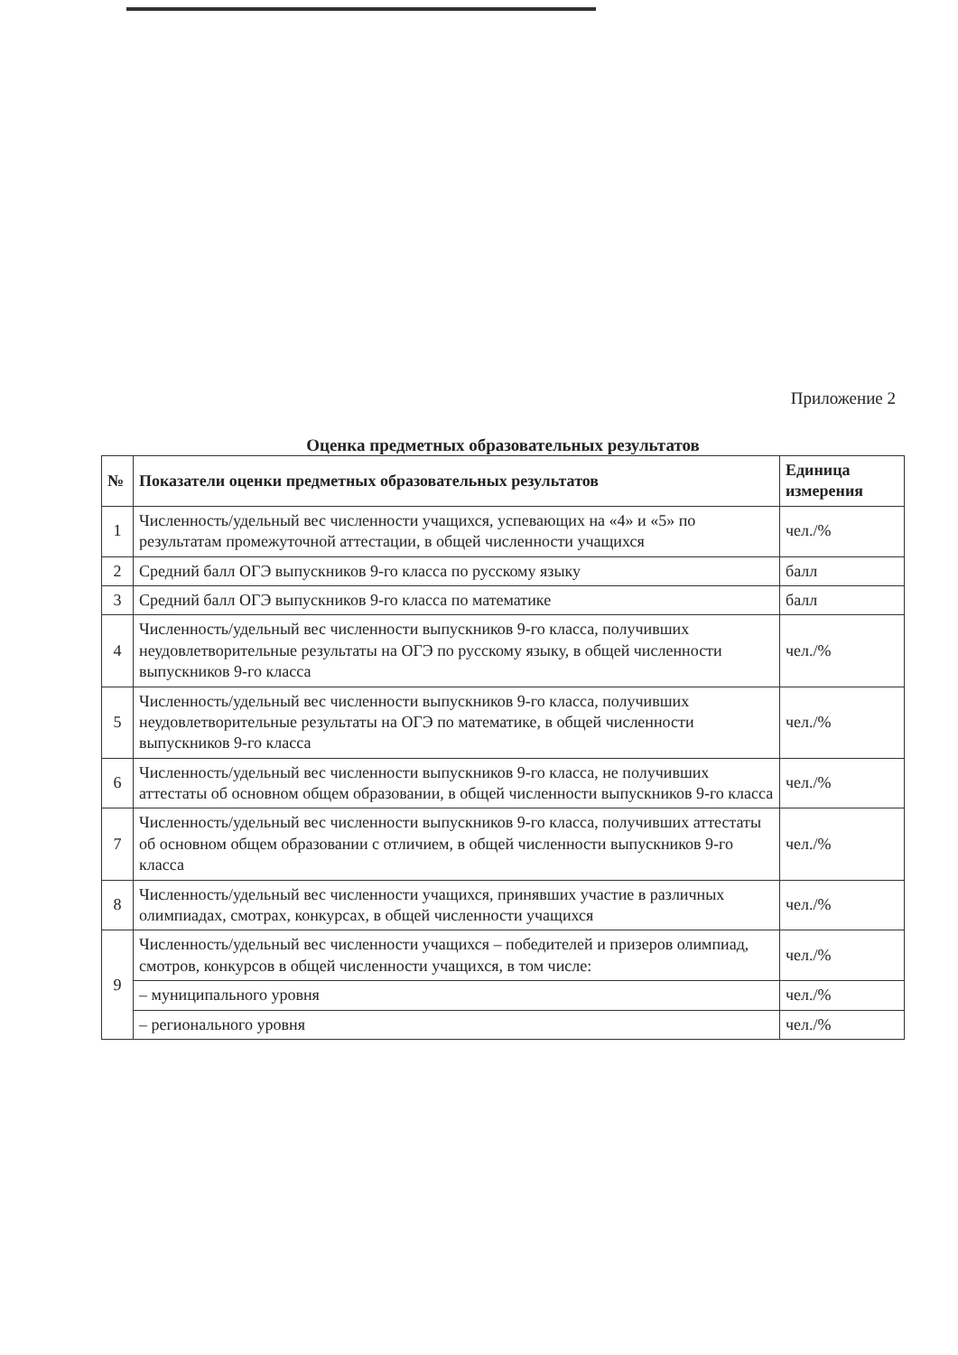Приложение 2
Оценка предметных образовательных результатов
| № | Показатели оценки предметных образовательных результатов | Единица измерения |
| --- | --- | --- |
| 1 | Численность/удельный вес численности учащихся, успевающих на «4» и «5» по результатам промежуточной аттестации, в общей численности учащихся | чел./% |
| 2 | Средний балл ОГЭ выпускников 9-го класса по русскому языку | балл |
| 3 | Средний балл ОГЭ выпускников 9-го класса по математике | балл |
| 4 | Численность/удельный вес численности выпускников 9-го класса, получивших неудовлетворительные результаты на ОГЭ по русскому языку, в общей численности выпускников 9-го класса | чел./% |
| 5 | Численность/удельный вес численности выпускников 9-го класса, получивших неудовлетворительные результаты на ОГЭ по математике, в общей численности выпускников 9-го класса | чел./% |
| 6 | Численность/удельный вес численности выпускников 9-го класса, не получивших аттестаты об основном общем образовании, в общей численности выпускников 9-го класса | чел./% |
| 7 | Численность/удельный вес численности выпускников 9-го класса, получивших аттестаты об основном общем образовании с отличием, в общей численности выпускников 9-го класса | чел./% |
| 8 | Численность/удельный вес численности учащихся, принявших участие в различных олимпиадах, смотрах, конкурсах, в общей численности учащихся | чел./% |
| 9 | Численность/удельный вес численности учащихся – победителей и призеров олимпиад, смотров, конкурсов в общей численности учащихся, в том числе: | чел./% |
| | – муниципального уровня | чел./% |
| | – регионального уровня | чел./% |